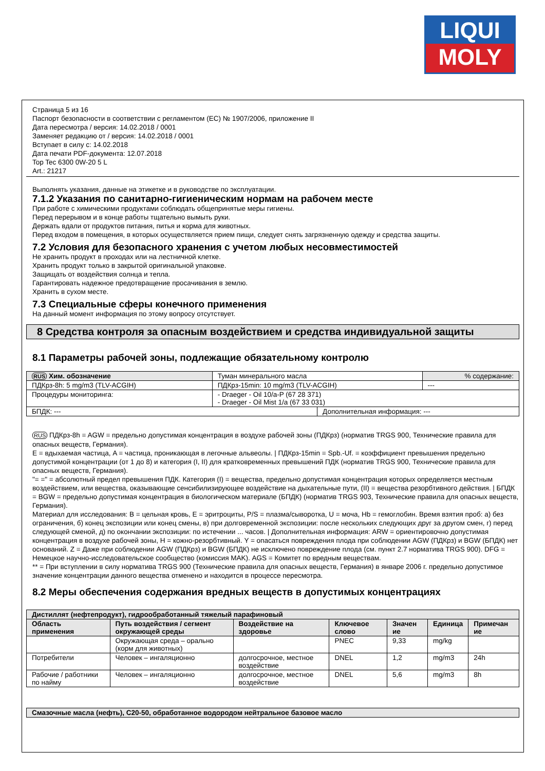LIQUI
MOLY
Страница 5 из 16
Паспорт безопасности в соответствии с регламентом (ЕС) № 1907/2006, приложение II
Дата пересмотра / версия: 14.02.2018 / 0001
Заменяет редакцию от / версия: 14.02.2018 / 0001
Вступает в силу с: 14.02.2018
Дата печати PDF-документа: 12.07.2018
Top Tec 6300 0W-20 5 L
Art.: 21217
Выполнять указания, данные на этикетке и в руководстве по эксплуатации.
7.1.2 Указания по санитарно-гигиеническим нормам на рабочем месте
При работе с химическими продуктами соблюдать общепринятые меры гигиены.
Перед перерывом и в конце работы тщательно вымыть руки.
Держать вдали от продуктов питания, питья и корма для животных.
Перед входом в помещения, в которых осуществляется прием пищи, следует снять загрязненную одежду и средства защиты.
7.2 Условия для безопасного хранения с учетом любых несовместимостей
Не хранить продукт в проходах или на лестничной клетке.
Хранить продукт только в закрытой оригинальной упаковке.
Защищать от воздействия солнца и тепла.
Гарантировать надежное предотвращение просачивания в землю.
Хранить в сухом месте.
7.3 Специальные сферы конечного применения
На данный момент информация по этому вопросу отсутствует.
8 Средства контроля за опасным воздействием и средства индивидуальной защиты
8.1 Параметры рабочей зоны, подлежащие обязательному контролю
| RUS Хим. обозначение | Туман минерального масла | | % содержание: |
| ПДКрз-8h: 5 mg/m3 (TLV-ACGIH) | ПДКрз-15min: 10 mg/m3 (TLV-ACGIH) | | --- |
| Процедуры мониторинга: | - Draeger - Oil 10/a-P (67 28 371) - Draeger - Oil Mist 1/a (67 33 031) | | |
| БПДК: --- | | Дополнительная информация: --- | |
RUS ПДКрз-8h = AGW = предельно допустимая концентрация в воздухе рабочей зоны (ПДКрз) (норматив TRGS 900, Технические правила для опасных веществ, Германия).
E = вдыхаемая частица, A = частица, проникающая в легочные альвеолы. | ПДКрз-15min = Spb.-Uf. = коэффициент превышения предельно допустимой концентрации (от 1 до 8) и категория (I, II) для кратковременных превышений ПДК (норматив TRGS 900, Технические правила для опасных веществ, Германия).
"= =" = абсолютный предел превышения ПДК. Категория (I) = вещества, предельно допустимая концентрация которых определяется местным воздействием, или вещества, оказывающие сенсибилизирующее воздействие на дыхательные пути, (II) = вещества резорбтивного действия. | БПДК = BGW = предельно допустимая концентрация в биологическом материале (БПДК) (норматив TRGS 903, Технические правила для опасных веществ, Германия).
Материал для исследования: B = цельная кровь, E = эритроциты, P/S = плазма/сыворотка, U = моча, Hb = гемоглобин. Время взятия проб: а) без ограничения, б) конец экспозиции или конец смены, в) при долговременной экспозиции: после нескольких следующих друг за другом смен, г) перед следующей сменой, д) по окончании экспозиции: по истечении ... часов. | Дополнительная информация: ARW = ориентировочно допустимая концентрация в воздухе рабочей зоны, H = кожно-резорбтивный. Y = опасаться повреждения плода при соблюдении AGW (ПДКрз) и BGW (БПДК) нет оснований. Z = Даже при соблюдении AGW (ПДКрз) и BGW (БПДК) не исключено повреждение плода (см. пункт 2.7 норматива TRGS 900). DFG = Немецкое научно-исследовательское сообщество (комиссия MAK). AGS = Комитет по вредным веществам.
** = При вступлении в силу норматива TRGS 900 (Технические правила для опасных веществ, Германия) в январе 2006 г. предельно допустимое значение концентрации данного вещества отменено и находится в процессе пересмотра.
8.2 Меры обеспечения содержания вредных веществ в допустимых концентрациях
| Дистиллят (нефтепродукт), гидрообработанный тяжелый парафиновый | | | | | | |
| --- | --- | --- | --- | --- | --- | --- |
| Область применения | Путь воздействия / сегмент окружающей среды | Воздействие на здоровье | Ключевое слово | Значен ие | Единица | Примечан ие |
| | Окружающая среда – орально (корм для животных) | | PNEC | 9,33 | mg/kg | |
| Потребители | Человек – ингаляционно | долгосрочное, местное воздействие | DNEL | 1,2 | mg/m3 | 24h |
| Рабочие / работники по найму | Человек – ингаляционно | долгосрочное, местное воздействие | DNEL | 5,6 | mg/m3 | 8h |
| Смазочные масла (нефть), C20-50, обработанное водородом нейтральное базовое масло |
| --- |